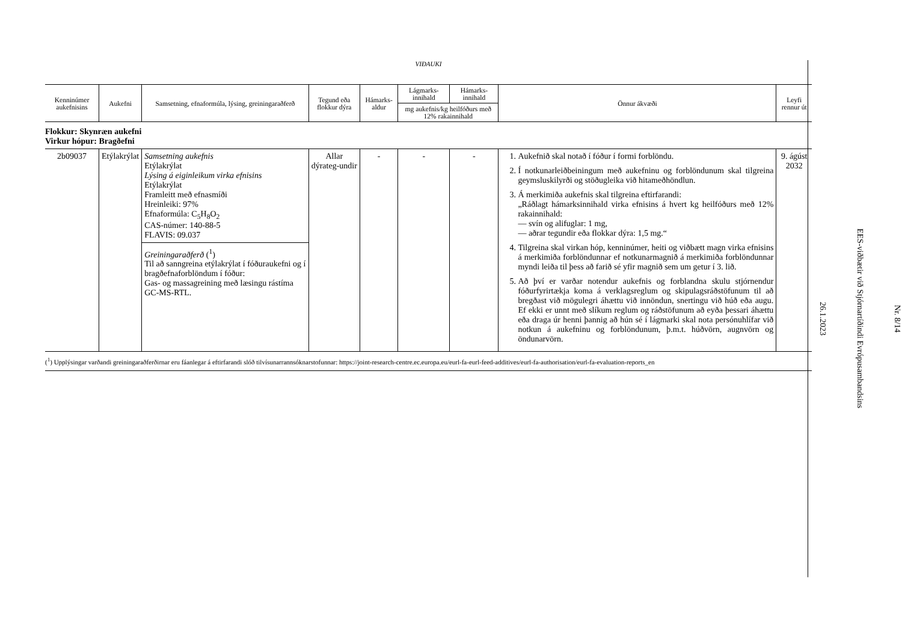VIÐAUKI
| Kenninúmer aukefnisins | Aukefni | Samsetning, efnaformúla, lýsing, greiningaraðferð | Tegund eða flokkur dýra | Hámarks-aldur | Lágmarks-innihald | Hámarks-innihald | Önnur ákvæði | Leyfi rennur út |
| --- | --- | --- | --- | --- | --- | --- | --- | --- |
| | | | | | mg aukefnis/kg heilfóðurs með 12% rakainnihald | | | |
| Flokkur: Skynræn aukefni Virkur hópur: Bragðefni | | | | | | | | |
| 2b09037 | Etýlakrýlat | Samsetning aukefnis Etýlakrýlat Lýsing á eiginleikum virka efnisins Etýlakrýlat Framleitt með efnasmíði Hreinleiki: 97% Efnaformúla: C<sub>5</sub>H<sub>8</sub>O<sub>2</sub> CAS-númer: 140-88-5 FLAVIS: 09.037 Greiningaraðferð (<sup>1</sup>) Til að sanngreina etýlakrýlat í fóðuraukefni og í bragðefnaforblöndum í fóður: Gas- og massagreining með læsingu rástíma GC-MS-RTL. | Allar dýrateg-undir | - | - | - | 1. Aukefnið skal notað í fóður í formi forblöndu. 2. Í notkunarleiðbeiningum með aukefninu og forblöndunum skal tilgreina geymsluskilyrði og stöðugleika við hitameðhöndlun. 3. Á merkimiða aukefnis skal tilgreina eftirfarandi: „Ráðlagt hámarksinnihald virka efnisins á hvert kg heilfóðurs með 12% rakainnihald: — svín og alifuglar: 1 mg, — aðrar tegundir eða flokkar dýra: 1,5 mg.“ 4. Tilgreina skal virkan hóp, kenninúmer, heiti og viðbætt magn virka efnisins á merkimiða forblöndunnar ef notkunarmagnið á merkimiða forblöndunnar myndi leiða til þess að farið sé yfir magnið sem um getur í 3. lið. 5. Að því er varðar notendur aukefnis og forblandna skulu stjórnendur fóðurfyrirtækja koma á verklagsreglum og skipulagsráðstöfunum til að bregðast við mögulegri áhættu við innöndun, snertingu við húð eða augu. Ef ekki er unnt með slíkum reglum og ráðstöfunum að eyða þessari áhættu eða draga úr henni þannig að hún sé í lágmarki skal nota persónuhlífar við notkun á aukefninu og forblöndunum, þ.m.t. húðvörn, augnvörn og öndunarvörn. | 9. ágúst 2032 |
(<sup>1</sup>) Upplýsingar varðandi greiningaraðferðirnar eru fáanlegar á eftirfarandi slóð tilvísunarrannsóknarstofunnar: https://joint-research-centre.ec.europa.eu/eurl-fa-eurl-feed-additives/eurl-fa-authorisation/eurl-fa-evaluation-reports_en
Nr. 8/14
EES-viðbætir við Stjórnartíðindi Evrópusambandsins
26.1.2023